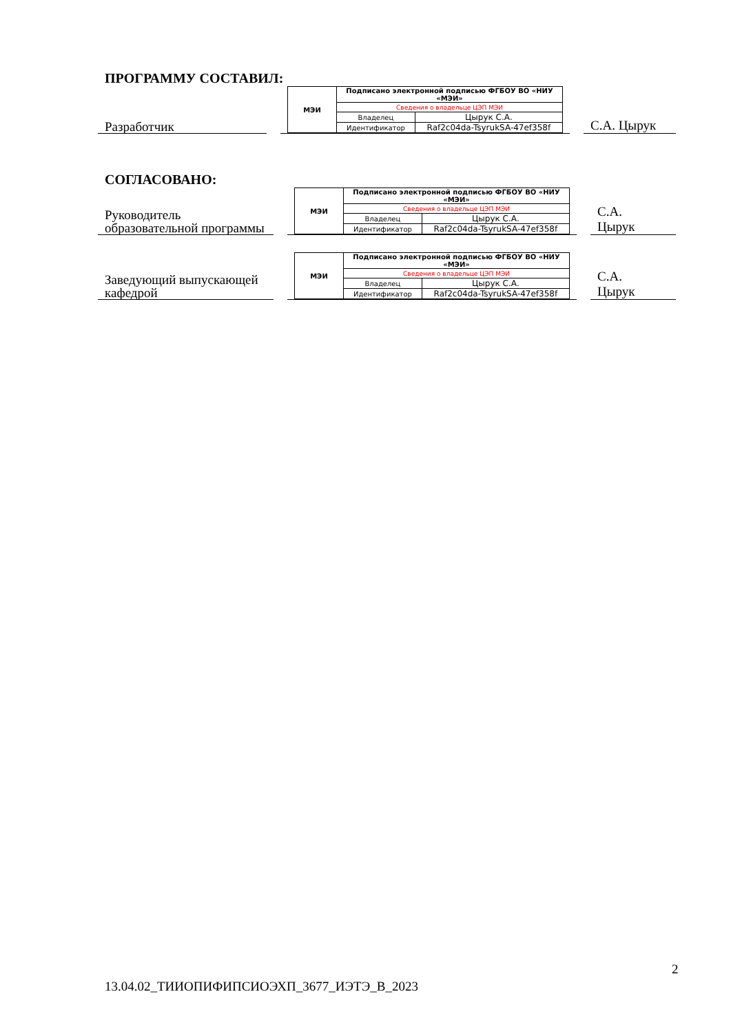ПРОГРАММУ СОСТАВИЛ:
Разработчик
| МЭИ | Подписано электронной подписью ФГБОУ ВО «НИУ «МЭИ» | |
| | Сведения о владельце ЦЭП МЭИ | |
| | Владелец | Цырук С.А. |
| | Идентификатор | Raf2c04da-TsyrukSA-47ef358f |
С.А. Цырук
СОГЛАСОВАНО:
Руководитель образовательной программы
| МЭИ | Подписано электронной подписью ФГБОУ ВО «НИУ «МЭИ» | |
| | Сведения о владельце ЦЭП МЭИ | |
| | Владелец | Цырук С.А. |
| | Идентификатор | Raf2c04da-TsyrukSA-47ef358f |
С.А.
Цырук
Заведующий выпускающей кафедрой
| МЭИ | Подписано электронной подписью ФГБОУ ВО «НИУ «МЭИ» | |
| | Сведения о владельце ЦЭП МЭИ | |
| | Владелец | Цырук С.А. |
| | Идентификатор | Raf2c04da-TsyrukSA-47ef358f |
С.А.
Цырук
2
13.04.02_ТИИОПИФИПСИОЭХП_3677_ИЭТЭ_В_2023